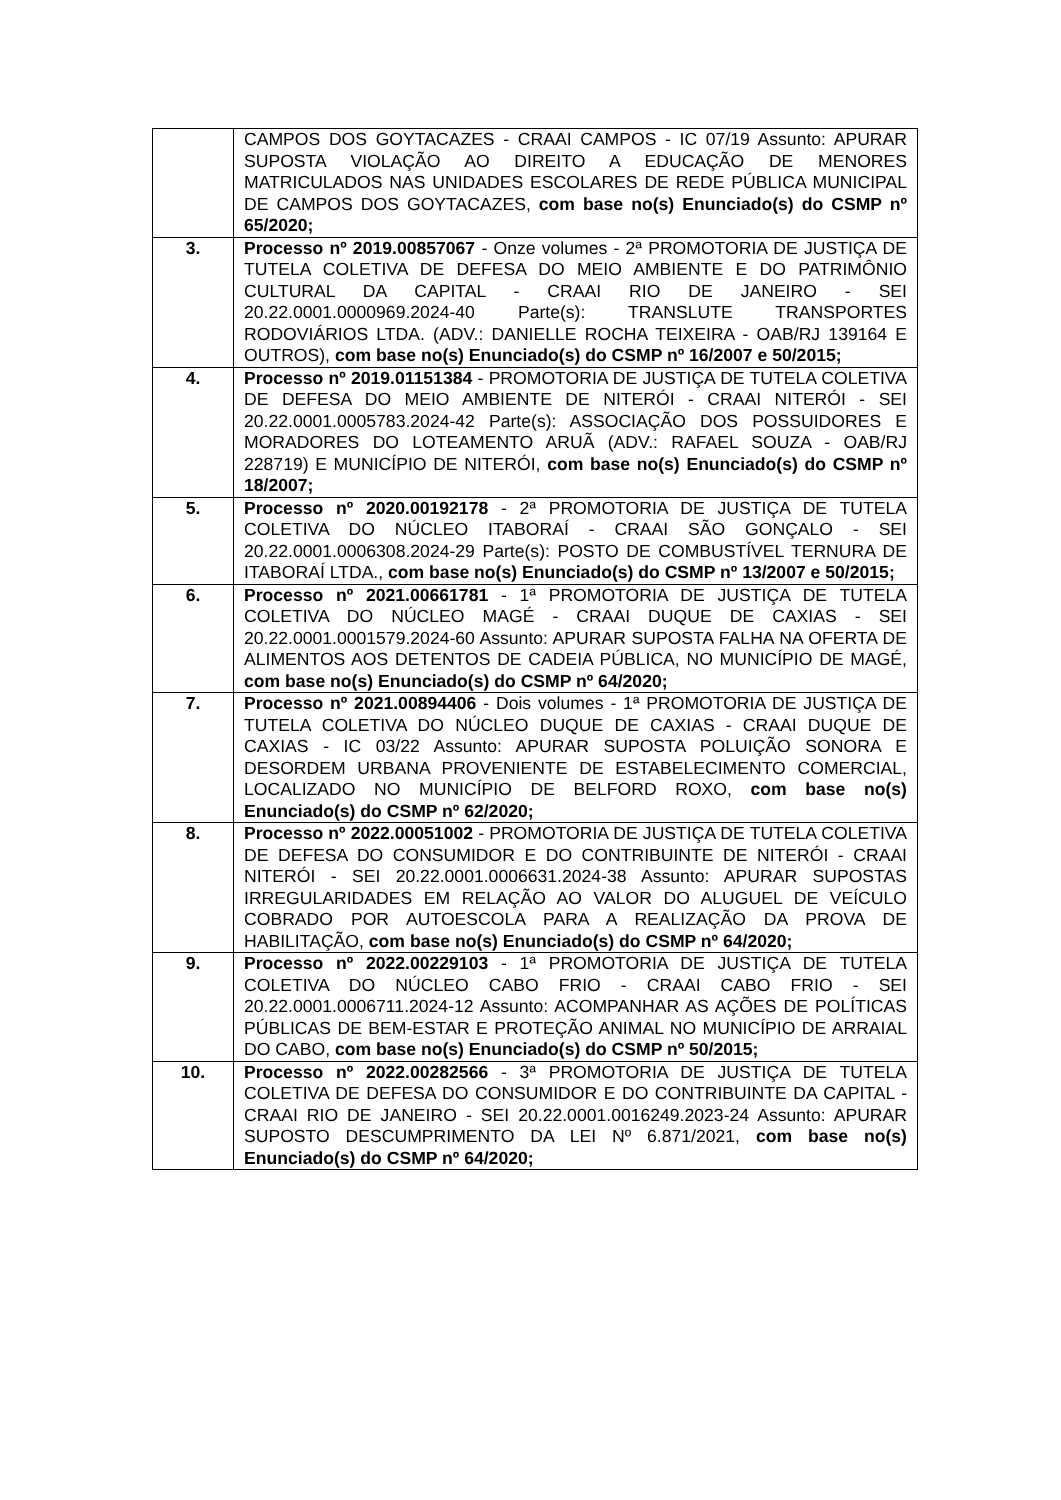| | CAMPOS DOS GOYTACAZES - CRAAI CAMPOS - IC 07/19 Assunto: APURAR SUPOSTA VIOLAÇÃO AO DIREITO A EDUCAÇÃO DE MENORES MATRICULADOS NAS UNIDADES ESCOLARES DE REDE PÚBLICA MUNICIPAL DE CAMPOS DOS GOYTACAZES, com base no(s) Enunciado(s) do CSMP nº 65/2020; |
| 3. | Processo nº 2019.00857067 - Onze volumes - 2ª PROMOTORIA DE JUSTIÇA DE TUTELA COLETIVA DE DEFESA DO MEIO AMBIENTE E DO PATRIMÔNIO CULTURAL DA CAPITAL - CRAAI RIO DE JANEIRO - SEI 20.22.0001.0000969.2024-40 Parte(s): TRANSLUTE TRANSPORTES RODOVIÁRIOS LTDA. (ADV.: DANIELLE ROCHA TEIXEIRA - OAB/RJ 139164 E OUTROS), com base no(s) Enunciado(s) do CSMP nº 16/2007 e 50/2015; |
| 4. | Processo nº 2019.01151384 - PROMOTORIA DE JUSTIÇA DE TUTELA COLETIVA DE DEFESA DO MEIO AMBIENTE DE NITERÓI - CRAAI NITERÓI - SEI 20.22.0001.0005783.2024-42 Parte(s): ASSOCIAÇÃO DOS POSSUIDORES E MORADORES DO LOTEAMENTO ARUÃ (ADV.: RAFAEL SOUZA - OAB/RJ 228719) E MUNICÍPIO DE NITERÓI, com base no(s) Enunciado(s) do CSMP nº 18/2007; |
| 5. | Processo nº 2020.00192178 - 2ª PROMOTORIA DE JUSTIÇA DE TUTELA COLETIVA DO NÚCLEO ITABORAÍ - CRAAI SÃO GONÇALO - SEI 20.22.0001.0006308.2024-29 Parte(s): POSTO DE COMBUSTÍVEL TERNURA DE ITABORAÍ LTDA., com base no(s) Enunciado(s) do CSMP nº 13/2007 e 50/2015; |
| 6. | Processo nº 2021.00661781 - 1ª PROMOTORIA DE JUSTIÇA DE TUTELA COLETIVA DO NÚCLEO MAGÉ - CRAAI DUQUE DE CAXIAS - SEI 20.22.0001.0001579.2024-60 Assunto: APURAR SUPOSTA FALHA NA OFERTA DE ALIMENTOS AOS DETENTOS DE CADEIA PÚBLICA, NO MUNICÍPIO DE MAGÉ, com base no(s) Enunciado(s) do CSMP nº 64/2020; |
| 7. | Processo nº 2021.00894406 - Dois volumes - 1ª PROMOTORIA DE JUSTIÇA DE TUTELA COLETIVA DO NÚCLEO DUQUE DE CAXIAS - CRAAI DUQUE DE CAXIAS - IC 03/22 Assunto: APURAR SUPOSTA POLUIÇÃO SONORA E DESORDEM URBANA PROVENIENTE DE ESTABELECIMENTO COMERCIAL, LOCALIZADO NO MUNICÍPIO DE BELFORD ROXO, com base no(s) Enunciado(s) do CSMP nº 62/2020; |
| 8. | Processo nº 2022.00051002 - PROMOTORIA DE JUSTIÇA DE TUTELA COLETIVA DE DEFESA DO CONSUMIDOR E DO CONTRIBUINTE DE NITERÓI - CRAAI NITERÓI - SEI 20.22.0001.0006631.2024-38 Assunto: APURAR SUPOSTAS IRREGULARIDADES EM RELAÇÃO AO VALOR DO ALUGUEL DE VEÍCULO COBRADO POR AUTOESCOLA PARA A REALIZAÇÃO DA PROVA DE HABILITAÇÃO, com base no(s) Enunciado(s) do CSMP nº 64/2020; |
| 9. | Processo nº 2022.00229103 - 1ª PROMOTORIA DE JUSTIÇA DE TUTELA COLETIVA DO NÚCLEO CABO FRIO - CRAAI CABO FRIO - SEI 20.22.0001.0006711.2024-12 Assunto: ACOMPANHAR AS AÇÕES DE POLÍTICAS PÚBLICAS DE BEM-ESTAR E PROTEÇÃO ANIMAL NO MUNICÍPIO DE ARRAIAL DO CABO, com base no(s) Enunciado(s) do CSMP nº 50/2015; |
| 10. | Processo nº 2022.00282566 - 3ª PROMOTORIA DE JUSTIÇA DE TUTELA COLETIVA DE DEFESA DO CONSUMIDOR E DO CONTRIBUINTE DA CAPITAL - CRAAI RIO DE JANEIRO - SEI 20.22.0001.0016249.2023-24 Assunto: APURAR SUPOSTO DESCUMPRIMENTO DA LEI Nº 6.871/2021, com base no(s) Enunciado(s) do CSMP nº 64/2020; |